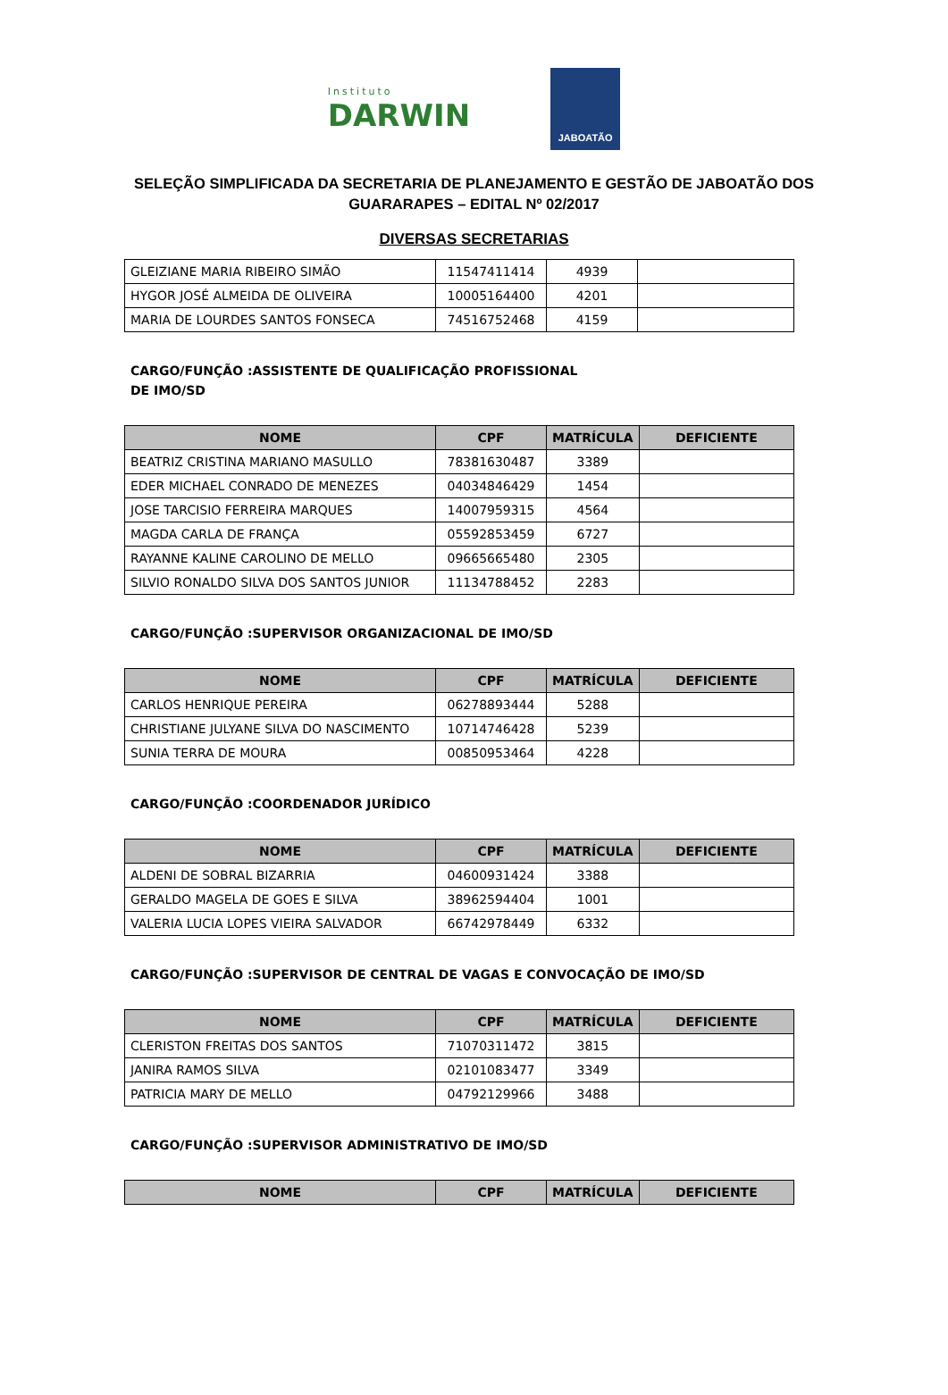Instituto
DARWIN
JABOATÃO
SELEÇÃO SIMPLIFICADA DA SECRETARIA DE PLANEJAMENTO E GESTÃO DE JABOATÃO DOS GUARARAPES – EDITAL Nº 02/2017
DIVERSAS SECRETARIAS
| GLEIZIANE MARIA RIBEIRO SIMÃO | 11547411414 | 4939 | |
| HYGOR JOSÉ ALMEIDA DE OLIVEIRA | 10005164400 | 4201 | |
| MARIA DE LOURDES SANTOS FONSECA | 74516752468 | 4159 | |
CARGO/FUNÇÃO :ASSISTENTE DE QUALIFICAÇÃO PROFISSIONAL DE IMO/SD
| NOME | CPF | MATRÍCULA | DEFICIENTE |
| --- | --- | --- | --- |
| BEATRIZ CRISTINA MARIANO MASULLO | 78381630487 | 3389 | |
| EDER MICHAEL CONRADO DE MENEZES | 04034846429 | 1454 | |
| JOSE TARCISIO FERREIRA MARQUES | 14007959315 | 4564 | |
| MAGDA CARLA DE FRANÇA | 05592853459 | 6727 | |
| RAYANNE KALINE CAROLINO DE MELLO | 09665665480 | 2305 | |
| SILVIO RONALDO SILVA DOS SANTOS JUNIOR | 11134788452 | 2283 | |
CARGO/FUNÇÃO :SUPERVISOR ORGANIZACIONAL DE IMO/SD
| NOME | CPF | MATRÍCULA | DEFICIENTE |
| --- | --- | --- | --- |
| CARLOS HENRIQUE PEREIRA | 06278893444 | 5288 | |
| CHRISTIANE JULYANE SILVA DO NASCIMENTO | 10714746428 | 5239 | |
| SUNIA TERRA DE MOURA | 00850953464 | 4228 | |
CARGO/FUNÇÃO :COORDENADOR JURÍDICO
| NOME | CPF | MATRÍCULA | DEFICIENTE |
| --- | --- | --- | --- |
| ALDENI DE SOBRAL BIZARRIA | 04600931424 | 3388 | |
| GERALDO MAGELA DE GOES E SILVA | 38962594404 | 1001 | |
| VALERIA LUCIA LOPES VIEIRA SALVADOR | 66742978449 | 6332 | |
CARGO/FUNÇÃO :SUPERVISOR DE CENTRAL DE VAGAS E CONVOCAÇÃO DE IMO/SD
| NOME | CPF | MATRÍCULA | DEFICIENTE |
| --- | --- | --- | --- |
| CLERISTON FREITAS DOS SANTOS | 71070311472 | 3815 | |
| JANIRA RAMOS SILVA | 02101083477 | 3349 | |
| PATRICIA MARY DE MELLO | 04792129966 | 3488 | |
CARGO/FUNÇÃO :SUPERVISOR ADMINISTRATIVO DE IMO/SD
| NOME | CPF | MATRÍCULA | DEFICIENTE |
| --- | --- | --- | --- |